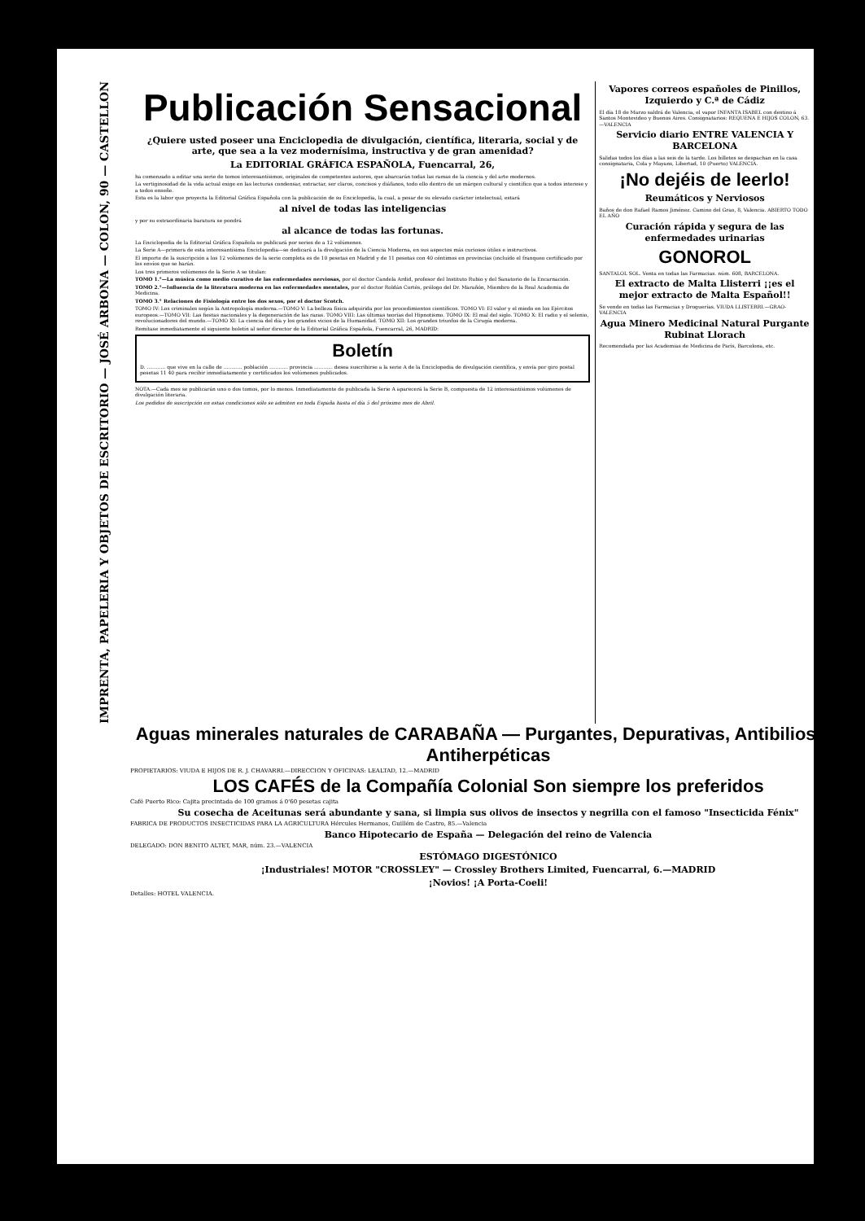IMPRENTA, PAPELERIA Y OBJETOS DE ESCRITORIO — JOSÉ ARBONA — COLON, 90 — CASTELLON
Publicación Sensacional
¿Quiere usted poseer una Enciclopedia de divulgación, científica, literaria, social y de arte, que sea a la vez modernísima, instructiva y de gran amenidad?
La EDITORIAL GRÁFICA ESPAÑOLA, Fuencarral, 26,
ha comenzado a editar una serie de tomos interesantísimos, originales de competentes autores, que abarcarán todas las ramas de la ciencia y del arte modernos.
La vertiginosidad de la vida actual exige en las lecturas condensar, extractar, ser claros, concisos y diáfanos, todo ello dentro de un márgen cultural y científico que a todos interese y a todos enseñe.
Esta es la labor que proyecta la Editorial Gráfica Española con la publicación de su Enciclopedia, la cual, a pesar de su elevado carácter intelectual, estará
al nivel de todas las inteligencias
y por su extraordinaria baratura se pondrá
al alcance de todas las fortunas.
La Enciclopedia de la Editorial Gráfica Española se publicará por series de a 12 volúmenes.
La Serie A—primera de esta interesantísima Enciclopedia—se dedicará a la divulgación de la Ciencia Moderna, en sus aspectos más curiosos útiles e instructivos.
El importe de la suscripción a los 12 volúmenes de la serie completa es de 10 pesetas en Madrid y de 11 pesetas con 40 céntimos en provincias (incluído el franqueo certificado por los envíos que se harán.
Los tres primeros volúmenes de la Serie A se titulan:
TOMO 1.°—La música como medio curativo de las enfermedades nerviosas, por el doctor Candela Ardid, profesor del Instituto Rubio y del Sanatorio de la Encarnación.
TOMO 2.°—Influencia de la literatura moderna en las enfermedades mentales, por el doctor Roldán Cortés, prólogo del Dr. Marañón, Miembro de la Real Academia de Medicina.
TOMO 3.° Relaciones de Fisiología entre los dos sexos, por el doctor Scotch.
TOMO IV: Los criminales según la Antropología moderna.—TOMO V: La belleza física adquirida por los procedimientos científicos. TOMO VI: El valor y el miedo en los Ejércitos europeos.—TOMO VII: Las fiestas nacionales y la degeneración de las razas. TOMO VIII: Las últimas teorías del Hipnotismo. TOMO IX: El mal del siglo. TOMO X: El radio y el selenio, revolucionadores del mundo.—TOMO XI: La ciencia del día y los grandes vicios de la Humanidad. TOMO XII: Los grandes triunfos de la Cirugía moderna.
Remítase inmediatamente el siguiente boletín al señor director de la Editorial Gráfica Española, Fuencarral, 26, MADRID:
Boletín
D. ............ que vive en la calle de ............ población ............ provincia ............ desea suscribirse a la serie A de la Enciclopedia de divulgación científica, y envía por giro postal pesetas 11 40 para recibir inmediatamente y certificados los volúmenes publicados.
NOTA.—Cada mes se publicarán uno o dos tomos, por lo menos. Inmediatamente de publicada la Serie A aparecerá la Serie B, compuesta de 12 interesantísimos volúmenes de divulgación literaria.
Los pedidos de suscripción en estas condiciones sólo se admiten en toda España hasta el día 5 del próximo mes de Abril.
Vapores correos españoles de Pinillos, Izquierdo y C.ª de Cádiz
El día 18 de Marzo saldrá de Valencia, el vapor INFANTA ISABEL con destino á Santos Montevideo y Buenos Aires. Consignatarios: REQUENA E HIJOS COLON, 63.—VALENCIA
Servicio diario ENTRE VALENCIA Y BARCELONA
Salidas todos los días a las seis de la tarde. Los billetes se despachan en la casa consignataria, Cola y Mayans, Libertad, 10 (Puerto) VALENCIA.
¡No dejéis de leerlo!
Reumáticos y Nerviosos
Baños de don Rafael Ramos Jiménez. Camino del Grao, 8, Valencia. ABIERTO TODO EL AÑO
Curación rápida y segura de las enfermedades urinarias
GONOROL
SANTALOL SOL. Venta en todas las Farmacias. núm. 608, BARCELONA.
El extracto de Malta Llisterri ¡¡es el mejor extracto de Malta Español!!
Se vende en todas las Farmacias y Droguerías. VIUDA LLISTERRI.—GRAO-VALENCIA
Agua Minero Medicinal Natural Purgante Rubinat Llorach
Recomendada por las Academias de Medicina de París, Barcelona, etc.
Aguas minerales naturales de CARABAÑA — Purgantes, Depurativas, Antibiliosas, Antiherpéticas
PROPIETARIOS: VIUDA E HIJOS DE R. J. CHAVARRI.—DIRECCION Y OFICINAS: LEALTAD, 12.—MADRID
LOS CAFÉS de la Compañía Colonial Son siempre los preferidos
Café Puerto Rico: Cajita precintada de 100 gramos á 0'60 pesetas cajita
Su cosecha de Aceitunas será abundante y sana, si limpia sus olivos de insectos y negrilla con el famoso "Insecticida Fénix"
FABRICA DE PRODUCTOS INSECTICIDAS PARA LA AGRICULTURA Hércules Hermanos, Guillém de Castro, 85.—Valencia
Banco Hipotecario de España — Delegación del reino de Valencia
DELEGADO: DON BENITO ALTET, MAR, núm. 23.—VALENCIA
ESTÓMAGO DIGESTÓNICO
¡Industriales! MOTOR "CROSSLEY" — Crossley Brothers Limited, Fuencarral, 6.—MADRID
¡Novios! ¡A Porta-Coeli!
Detalles: HOTEL VALENCIA.